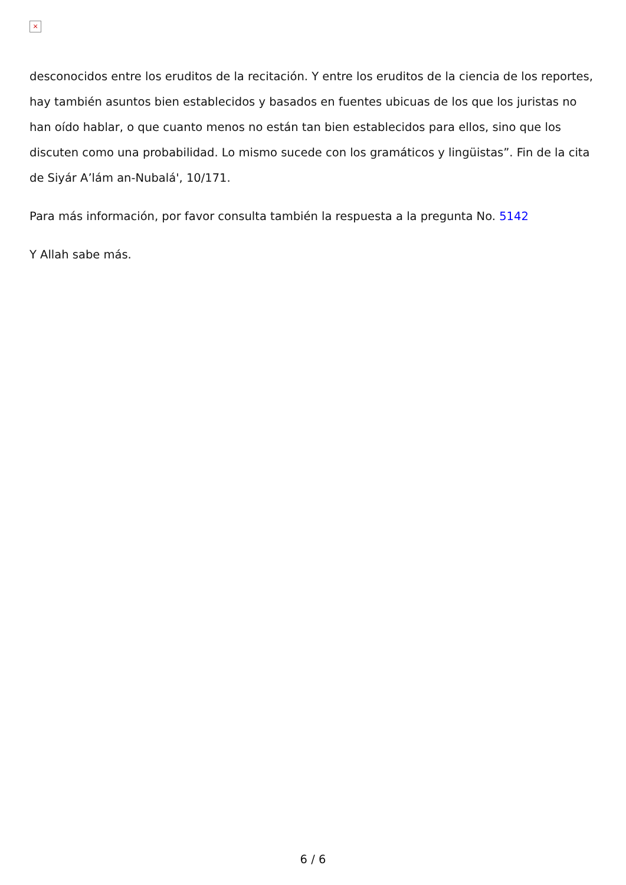×
desconocidos entre los eruditos de la recitación. Y entre los eruditos de la ciencia de los reportes, hay también asuntos bien establecidos y basados en fuentes ubicuas de los que los juristas no han oído hablar, o que cuanto menos no están tan bien establecidos para ellos, sino que los discuten como una probabilidad. Lo mismo sucede con los gramáticos y lingüistas”. Fin de la cita de Siyár A’lám an-Nubalá', 10/171.
Para más información, por favor consulta también la respuesta a la pregunta No. 5142
Y Allah sabe más.
6 / 6